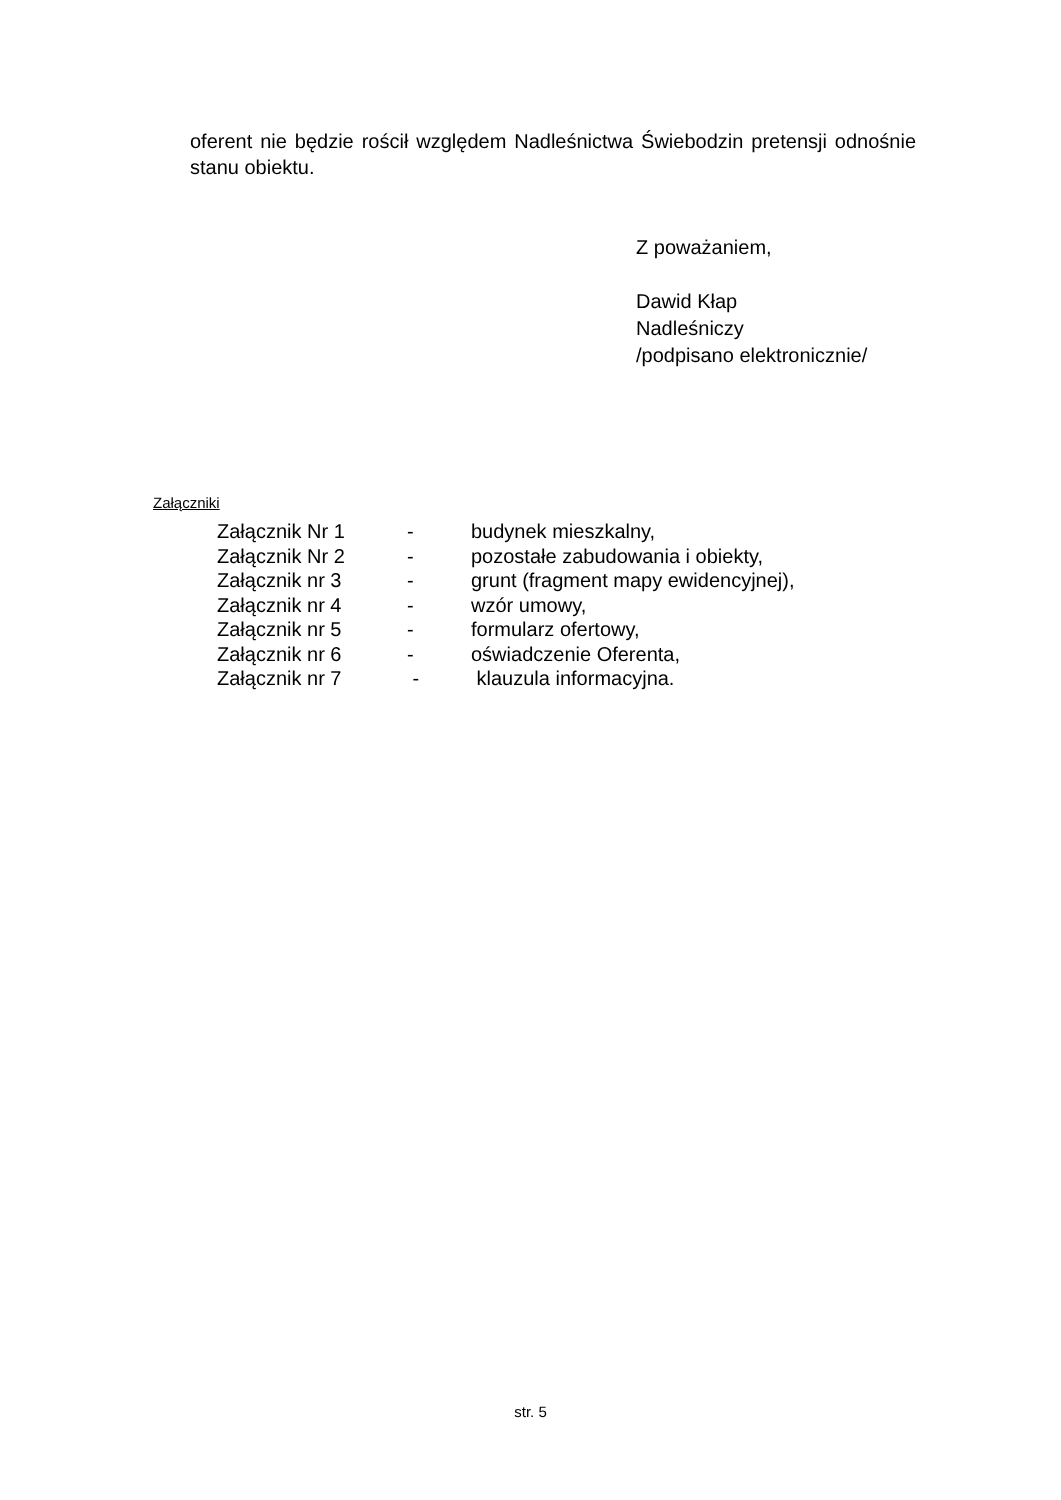oferent nie będzie rościł względem Nadleśnictwa Świebodzin pretensji odnośnie stanu obiektu.
Z poważaniem,
Dawid Kłap
Nadleśniczy
/podpisano elektronicznie/
Załączniki
| Załącznik Nr 1 | - | budynek mieszkalny, |
| Załącznik Nr 2 | - | pozostałe zabudowania i obiekty, |
| Załącznik nr 3 | - | grunt (fragment mapy ewidencyjnej), |
| Załącznik nr 4 | - | wzór umowy, |
| Załącznik nr 5 | - | formularz ofertowy, |
| Załącznik nr 6 | - | oświadczenie Oferenta, |
| Załącznik nr 7 | - | klauzula informacyjna. |
str. 5